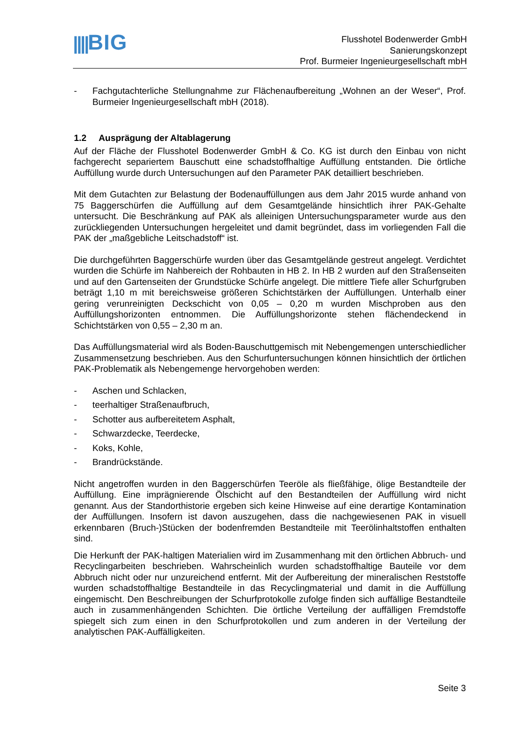||||BIG
Flusshotel Bodenwerder GmbH
Sanierungskonzept
Prof. Burmeier Ingenieurgesellschaft mbH
- Fachgutachterliche Stellungnahme zur Flächenaufbereitung „Wohnen an der Weser“, Prof. Burmeier Ingenieurgesellschaft mbH (2018).
1.2 Ausprägung der Altablagerung
Auf der Fläche der Flusshotel Bodenwerder GmbH & Co. KG ist durch den Einbau von nicht fachgerecht separiertem Bauschutt eine schadstoffhaltige Auffüllung entstanden. Die örtliche Auffüllung wurde durch Untersuchungen auf den Parameter PAK detailliert beschrieben.
Mit dem Gutachten zur Belastung der Bodenauffüllungen aus dem Jahr 2015 wurde anhand von 75 Baggerschürfen die Auffüllung auf dem Gesamtgelände hinsichtlich ihrer PAK-Gehalte untersucht. Die Beschränkung auf PAK als alleinigen Untersuchungsparameter wurde aus den zurückliegenden Untersuchungen hergeleitet und damit begründet, dass im vorliegenden Fall die PAK der „maßgebliche Leitschadstoff“ ist.
Die durchgeführten Baggerschürfe wurden über das Gesamtgelände gestreut angelegt. Verdichtet wurden die Schürfe im Nahbereich der Rohbauten in HB 2. In HB 2 wurden auf den Straßenseiten und auf den Gartenseiten der Grundstücke Schürfe angelegt. Die mittlere Tiefe aller Schurfgruben beträgt 1,10 m mit bereichsweise größeren Schichtstärken der Auffüllungen. Unterhalb einer gering verunreinigten Deckschicht von 0,05 – 0,20 m wurden Mischproben aus den Auffüllungshorizonten entnommen. Die Auffüllungshorizonte stehen flächendeckend in Schichtstärken von 0,55 – 2,30 m an.
Das Auffüllungsmaterial wird als Boden-Bauschuttgemisch mit Nebengemengen unterschiedlicher Zusammensetzung beschrieben. Aus den Schurfuntersuchungen können hinsichtlich der örtlichen PAK-Problematik als Nebengemenge hervorgehoben werden:
- Aschen und Schlacken,
- teerhaltiger Straßenaufbruch,
- Schotter aus aufbereitetem Asphalt,
- Schwarzdecke, Teerdecke,
- Koks, Kohle,
- Brandrückstände.
Nicht angetroffen wurden in den Baggerschürfen Teeröle als fließfähige, ölige Bestandteile der Auffüllung. Eine imprägnierende Ölschicht auf den Bestandteilen der Auffüllung wird nicht genannt. Aus der Standorthistorie ergeben sich keine Hinweise auf eine derartige Kontamination der Auffüllungen. Insofern ist davon auszugehen, dass die nachgewiesenen PAK in visuell erkennbaren (Bruch-)Stücken der bodenfremden Bestandteile mit Teerölinhaltstoffen enthalten sind.
Die Herkunft der PAK-haltigen Materialien wird im Zusammenhang mit den örtlichen Abbruch- und Recyclingarbeiten beschrieben. Wahrscheinlich wurden schadstoffhaltige Bauteile vor dem Abbruch nicht oder nur unzureichend entfernt. Mit der Aufbereitung der mineralischen Reststoffe wurden schadstoffhaltige Bestandteile in das Recyclingmaterial und damit in die Auffüllung eingemischt. Den Beschreibungen der Schurfprotokolle zufolge finden sich auffällige Bestandteile auch in zusammenhängenden Schichten. Die örtliche Verteilung der auffälligen Fremdstoffe spiegelt sich zum einen in den Schurfprotokollen und zum anderen in der Verteilung der analytischen PAK-Auffälligkeiten.
Seite 3